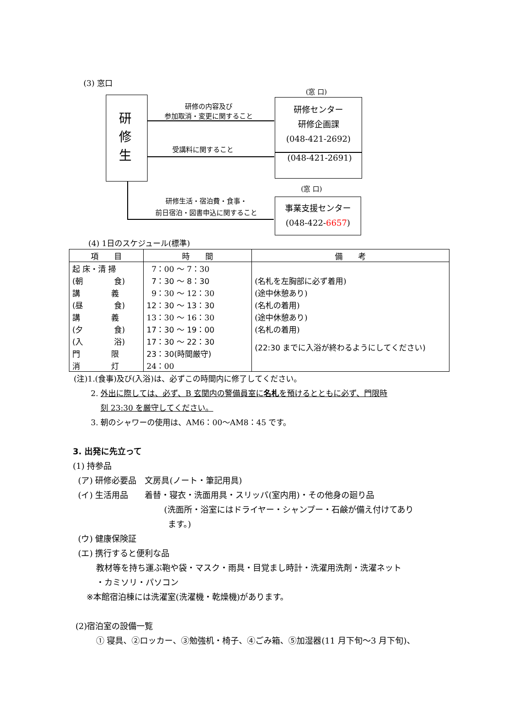(3) 窓口
研
修
生
(窓 口)
研修センター
研修企画課
(048-421-2692)
(048-421-2691)
研修の内容及び
参加取消・変更に関すること
受講料に関すること
(窓 口)
事業支援センター
(048-422-6657)
研修生活・宿泊費・食事・
前日宿泊・図書申込に関すること
(4) 1日のスケジュール(標準)
| 項 目 | 時 間 | 備 考 |
| --- | --- | --- |
| 起 床・清 掃 | 7：00 ～ 7：30 | |
| (朝 食) | 7：30 ～ 8：30 | (名札を左胸部に必ず着用) |
| 講 義 | 9：30 ～ 12：30 | (途中休憩あり) |
| (昼 食) | 12：30 ～ 13：30 | (名札の着用) |
| 講 義 | 13：30 ～ 16：30 | (途中休憩あり) |
| (夕 食) | 17：30 ～ 19：00 | (名札の着用) |
| (入 浴) | 17：30 ～ 22：30 | (22:30 までに入浴が終わるようにしてください) |
| 門 限 | 23：30(時間厳守) | |
| 消 灯 | 24：00 | |
(注)1.(食事)及び(入浴)は、必ずこの時間内に修了してください。
2. 外出に際しては、必ず、B 玄関内の警備員室に名札を預けるとともに必ず、門限時
刻 23:30 を厳守してください。
3. 朝のシャワーの使用は、AM6：00～AM8：45 です。
3. 出発に先立って
(1) 持参品
(ア) 研修必要品　文房具(ノート・筆記用具)
(イ) 生活用品　　着替・寝衣・洗面用具・スリッパ(室内用)・その他身の廻り品
(洗面所・浴室にはドライヤー・シャンプー・石鹸が備え付けてあり
ます。)
(ウ) 健康保険証
(エ) 携行すると便利な品
教材等を持ち運ぶ鞄や袋・マスク・雨具・目覚まし時計・洗濯用洗剤・洗濯ネット
・カミソリ・パソコン
※本館宿泊棟には洗濯室(洗濯機・乾燥機)があります。
(2)宿泊室の設備一覧
① 寝具、②ロッカー、③勉強机・椅子、④ごみ箱、⑤加湿器(11 月下旬～3 月下旬)、